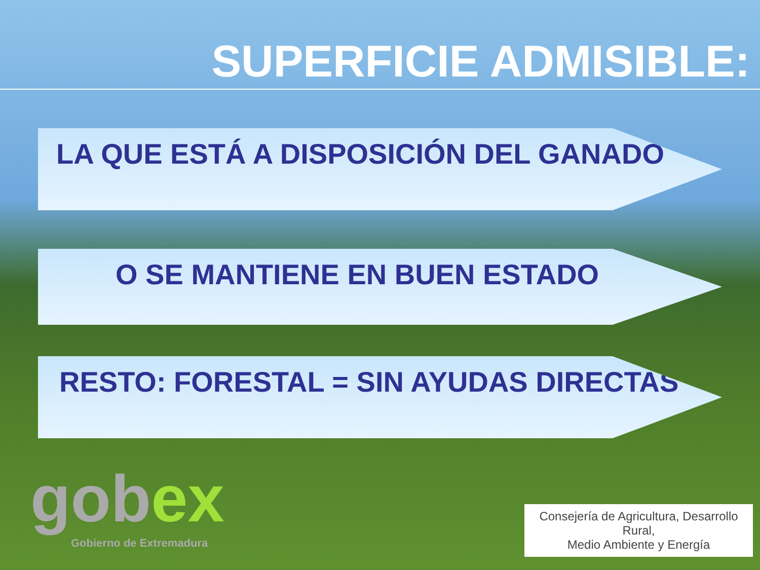SUPERFICIE ADMISIBLE:
LA QUE ESTÁ A DISPOSICIÓN DEL GANADO
O SE MANTIENE EN BUEN ESTADO
RESTO: FORESTAL = SIN AYUDAS DIRECTAS
gobex
Gobierno de Extremadura
Consejería de Agricultura, Desarrollo Rural,
Medio Ambiente y Energía